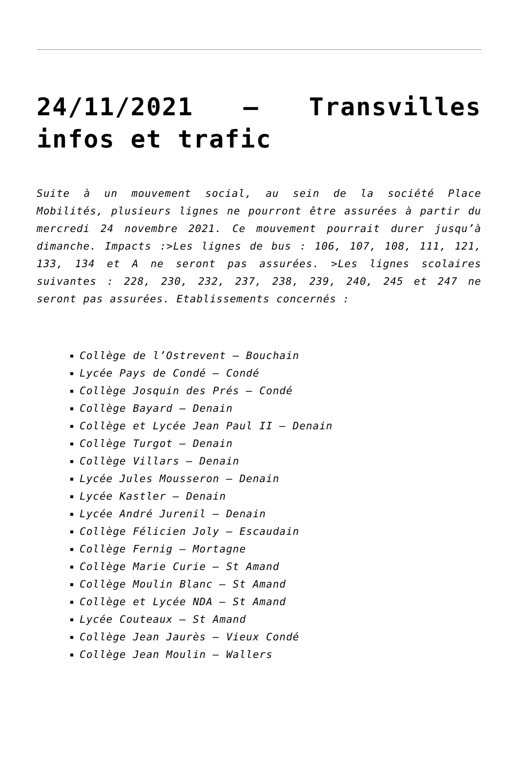24/11/2021 – Transvilles infos et trafic
Suite à un mouvement social, au sein de la société Place Mobilités, plusieurs lignes ne pourront être assurées à partir du mercredi 24 novembre 2021. Ce mouvement pourrait durer jusqu’à dimanche. Impacts :>Les lignes de bus : 106, 107, 108, 111, 121, 133, 134 et A ne seront pas assurées. >Les lignes scolaires suivantes : 228, 230, 232, 237, 238, 239, 240, 245 et 247 ne seront pas assurées. Etablissements concernés :
Collège de l’Ostrevent – Bouchain
Lycée Pays de Condé – Condé
Collège Josquin des Prés – Condé
Collège Bayard – Denain
Collège et Lycée Jean Paul II – Denain
Collège Turgot – Denain
Collège Villars – Denain
Lycée Jules Mousseron – Denain
Lycée Kastler – Denain
Lycée André Jurenil – Denain
Collège Félicien Joly – Escaudain
Collège Fernig – Mortagne
Collège Marie Curie – St Amand
Collège Moulin Blanc – St Amand
Collège et Lycée NDA – St Amand
Lycée Couteaux – St Amand
Collège Jean Jaurès – Vieux Condé
Collège Jean Moulin – Wallers